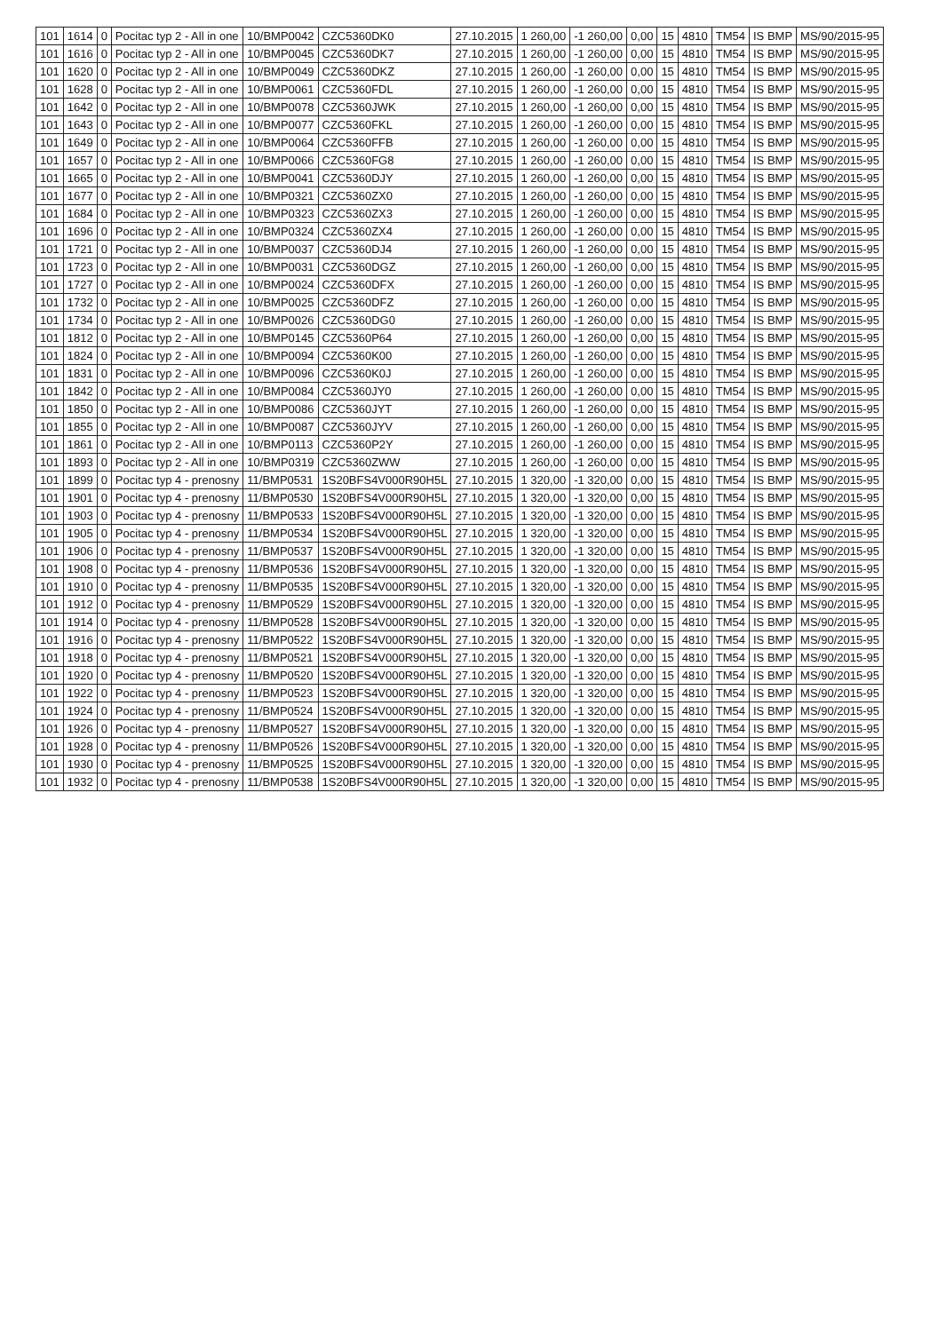| 101 | 1614 | 0 | Pocitac typ 2 - All in one | 10/BMP0042 | CZC5360DK0 | 27.10.2015 | 1 260,00 | -1 260,00 | 0,00 | 15 | 4810 | TM54 | IS BMP | MS/90/2015-95 |
| 101 | 1616 | 0 | Pocitac typ 2 - All in one | 10/BMP0045 | CZC5360DK7 | 27.10.2015 | 1 260,00 | -1 260,00 | 0,00 | 15 | 4810 | TM54 | IS BMP | MS/90/2015-95 |
| 101 | 1620 | 0 | Pocitac typ 2 - All in one | 10/BMP0049 | CZC5360DKZ | 27.10.2015 | 1 260,00 | -1 260,00 | 0,00 | 15 | 4810 | TM54 | IS BMP | MS/90/2015-95 |
| 101 | 1628 | 0 | Pocitac typ 2 - All in one | 10/BMP0061 | CZC5360FDL | 27.10.2015 | 1 260,00 | -1 260,00 | 0,00 | 15 | 4810 | TM54 | IS BMP | MS/90/2015-95 |
| 101 | 1642 | 0 | Pocitac typ 2 - All in one | 10/BMP0078 | CZC5360JWK | 27.10.2015 | 1 260,00 | -1 260,00 | 0,00 | 15 | 4810 | TM54 | IS BMP | MS/90/2015-95 |
| 101 | 1643 | 0 | Pocitac typ 2 - All in one | 10/BMP0077 | CZC5360FKL | 27.10.2015 | 1 260,00 | -1 260,00 | 0,00 | 15 | 4810 | TM54 | IS BMP | MS/90/2015-95 |
| 101 | 1649 | 0 | Pocitac typ 2 - All in one | 10/BMP0064 | CZC5360FFB | 27.10.2015 | 1 260,00 | -1 260,00 | 0,00 | 15 | 4810 | TM54 | IS BMP | MS/90/2015-95 |
| 101 | 1657 | 0 | Pocitac typ 2 - All in one | 10/BMP0066 | CZC5360FG8 | 27.10.2015 | 1 260,00 | -1 260,00 | 0,00 | 15 | 4810 | TM54 | IS BMP | MS/90/2015-95 |
| 101 | 1665 | 0 | Pocitac typ 2 - All in one | 10/BMP0041 | CZC5360DJY | 27.10.2015 | 1 260,00 | -1 260,00 | 0,00 | 15 | 4810 | TM54 | IS BMP | MS/90/2015-95 |
| 101 | 1677 | 0 | Pocitac typ 2 - All in one | 10/BMP0321 | CZC5360ZX0 | 27.10.2015 | 1 260,00 | -1 260,00 | 0,00 | 15 | 4810 | TM54 | IS BMP | MS/90/2015-95 |
| 101 | 1684 | 0 | Pocitac typ 2 - All in one | 10/BMP0323 | CZC5360ZX3 | 27.10.2015 | 1 260,00 | -1 260,00 | 0,00 | 15 | 4810 | TM54 | IS BMP | MS/90/2015-95 |
| 101 | 1696 | 0 | Pocitac typ 2 - All in one | 10/BMP0324 | CZC5360ZX4 | 27.10.2015 | 1 260,00 | -1 260,00 | 0,00 | 15 | 4810 | TM54 | IS BMP | MS/90/2015-95 |
| 101 | 1721 | 0 | Pocitac typ 2 - All in one | 10/BMP0037 | CZC5360DJ4 | 27.10.2015 | 1 260,00 | -1 260,00 | 0,00 | 15 | 4810 | TM54 | IS BMP | MS/90/2015-95 |
| 101 | 1723 | 0 | Pocitac typ 2 - All in one | 10/BMP0031 | CZC5360DGZ | 27.10.2015 | 1 260,00 | -1 260,00 | 0,00 | 15 | 4810 | TM54 | IS BMP | MS/90/2015-95 |
| 101 | 1727 | 0 | Pocitac typ 2 - All in one | 10/BMP0024 | CZC5360DFX | 27.10.2015 | 1 260,00 | -1 260,00 | 0,00 | 15 | 4810 | TM54 | IS BMP | MS/90/2015-95 |
| 101 | 1732 | 0 | Pocitac typ 2 - All in one | 10/BMP0025 | CZC5360DFZ | 27.10.2015 | 1 260,00 | -1 260,00 | 0,00 | 15 | 4810 | TM54 | IS BMP | MS/90/2015-95 |
| 101 | 1734 | 0 | Pocitac typ 2 - All in one | 10/BMP0026 | CZC5360DG0 | 27.10.2015 | 1 260,00 | -1 260,00 | 0,00 | 15 | 4810 | TM54 | IS BMP | MS/90/2015-95 |
| 101 | 1812 | 0 | Pocitac typ 2 - All in one | 10/BMP0145 | CZC5360P64 | 27.10.2015 | 1 260,00 | -1 260,00 | 0,00 | 15 | 4810 | TM54 | IS BMP | MS/90/2015-95 |
| 101 | 1824 | 0 | Pocitac typ 2 - All in one | 10/BMP0094 | CZC5360K00 | 27.10.2015 | 1 260,00 | -1 260,00 | 0,00 | 15 | 4810 | TM54 | IS BMP | MS/90/2015-95 |
| 101 | 1831 | 0 | Pocitac typ 2 - All in one | 10/BMP0096 | CZC5360K0J | 27.10.2015 | 1 260,00 | -1 260,00 | 0,00 | 15 | 4810 | TM54 | IS BMP | MS/90/2015-95 |
| 101 | 1842 | 0 | Pocitac typ 2 - All in one | 10/BMP0084 | CZC5360JY0 | 27.10.2015 | 1 260,00 | -1 260,00 | 0,00 | 15 | 4810 | TM54 | IS BMP | MS/90/2015-95 |
| 101 | 1850 | 0 | Pocitac typ 2 - All in one | 10/BMP0086 | CZC5360JYT | 27.10.2015 | 1 260,00 | -1 260,00 | 0,00 | 15 | 4810 | TM54 | IS BMP | MS/90/2015-95 |
| 101 | 1855 | 0 | Pocitac typ 2 - All in one | 10/BMP0087 | CZC5360JYV | 27.10.2015 | 1 260,00 | -1 260,00 | 0,00 | 15 | 4810 | TM54 | IS BMP | MS/90/2015-95 |
| 101 | 1861 | 0 | Pocitac typ 2 - All in one | 10/BMP0113 | CZC5360P2Y | 27.10.2015 | 1 260,00 | -1 260,00 | 0,00 | 15 | 4810 | TM54 | IS BMP | MS/90/2015-95 |
| 101 | 1893 | 0 | Pocitac typ 2 - All in one | 10/BMP0319 | CZC5360ZWW | 27.10.2015 | 1 260,00 | -1 260,00 | 0,00 | 15 | 4810 | TM54 | IS BMP | MS/90/2015-95 |
| 101 | 1899 | 0 | Pocitac typ 4 - prenosny | 11/BMP0531 | 1S20BFS4V000R90H5L | 27.10.2015 | 1 320,00 | -1 320,00 | 0,00 | 15 | 4810 | TM54 | IS BMP | MS/90/2015-95 |
| 101 | 1901 | 0 | Pocitac typ 4 - prenosny | 11/BMP0530 | 1S20BFS4V000R90H5L | 27.10.2015 | 1 320,00 | -1 320,00 | 0,00 | 15 | 4810 | TM54 | IS BMP | MS/90/2015-95 |
| 101 | 1903 | 0 | Pocitac typ 4 - prenosny | 11/BMP0533 | 1S20BFS4V000R90H5L | 27.10.2015 | 1 320,00 | -1 320,00 | 0,00 | 15 | 4810 | TM54 | IS BMP | MS/90/2015-95 |
| 101 | 1905 | 0 | Pocitac typ 4 - prenosny | 11/BMP0534 | 1S20BFS4V000R90H5L | 27.10.2015 | 1 320,00 | -1 320,00 | 0,00 | 15 | 4810 | TM54 | IS BMP | MS/90/2015-95 |
| 101 | 1906 | 0 | Pocitac typ 4 - prenosny | 11/BMP0537 | 1S20BFS4V000R90H5L | 27.10.2015 | 1 320,00 | -1 320,00 | 0,00 | 15 | 4810 | TM54 | IS BMP | MS/90/2015-95 |
| 101 | 1908 | 0 | Pocitac typ 4 - prenosny | 11/BMP0536 | 1S20BFS4V000R90H5L | 27.10.2015 | 1 320,00 | -1 320,00 | 0,00 | 15 | 4810 | TM54 | IS BMP | MS/90/2015-95 |
| 101 | 1910 | 0 | Pocitac typ 4 - prenosny | 11/BMP0535 | 1S20BFS4V000R90H5L | 27.10.2015 | 1 320,00 | -1 320,00 | 0,00 | 15 | 4810 | TM54 | IS BMP | MS/90/2015-95 |
| 101 | 1912 | 0 | Pocitac typ 4 - prenosny | 11/BMP0529 | 1S20BFS4V000R90H5L | 27.10.2015 | 1 320,00 | -1 320,00 | 0,00 | 15 | 4810 | TM54 | IS BMP | MS/90/2015-95 |
| 101 | 1914 | 0 | Pocitac typ 4 - prenosny | 11/BMP0528 | 1S20BFS4V000R90H5L | 27.10.2015 | 1 320,00 | -1 320,00 | 0,00 | 15 | 4810 | TM54 | IS BMP | MS/90/2015-95 |
| 101 | 1916 | 0 | Pocitac typ 4 - prenosny | 11/BMP0522 | 1S20BFS4V000R90H5L | 27.10.2015 | 1 320,00 | -1 320,00 | 0,00 | 15 | 4810 | TM54 | IS BMP | MS/90/2015-95 |
| 101 | 1918 | 0 | Pocitac typ 4 - prenosny | 11/BMP0521 | 1S20BFS4V000R90H5L | 27.10.2015 | 1 320,00 | -1 320,00 | 0,00 | 15 | 4810 | TM54 | IS BMP | MS/90/2015-95 |
| 101 | 1920 | 0 | Pocitac typ 4 - prenosny | 11/BMP0520 | 1S20BFS4V000R90H5L | 27.10.2015 | 1 320,00 | -1 320,00 | 0,00 | 15 | 4810 | TM54 | IS BMP | MS/90/2015-95 |
| 101 | 1922 | 0 | Pocitac typ 4 - prenosny | 11/BMP0523 | 1S20BFS4V000R90H5L | 27.10.2015 | 1 320,00 | -1 320,00 | 0,00 | 15 | 4810 | TM54 | IS BMP | MS/90/2015-95 |
| 101 | 1924 | 0 | Pocitac typ 4 - prenosny | 11/BMP0524 | 1S20BFS4V000R90H5L | 27.10.2015 | 1 320,00 | -1 320,00 | 0,00 | 15 | 4810 | TM54 | IS BMP | MS/90/2015-95 |
| 101 | 1926 | 0 | Pocitac typ 4 - prenosny | 11/BMP0527 | 1S20BFS4V000R90H5L | 27.10.2015 | 1 320,00 | -1 320,00 | 0,00 | 15 | 4810 | TM54 | IS BMP | MS/90/2015-95 |
| 101 | 1928 | 0 | Pocitac typ 4 - prenosny | 11/BMP0526 | 1S20BFS4V000R90H5L | 27.10.2015 | 1 320,00 | -1 320,00 | 0,00 | 15 | 4810 | TM54 | IS BMP | MS/90/2015-95 |
| 101 | 1930 | 0 | Pocitac typ 4 - prenosny | 11/BMP0525 | 1S20BFS4V000R90H5L | 27.10.2015 | 1 320,00 | -1 320,00 | 0,00 | 15 | 4810 | TM54 | IS BMP | MS/90/2015-95 |
| 101 | 1932 | 0 | Pocitac typ 4 - prenosny | 11/BMP0538 | 1S20BFS4V000R90H5L | 27.10.2015 | 1 320,00 | -1 320,00 | 0,00 | 15 | 4810 | TM54 | IS BMP | MS/90/2015-95 |